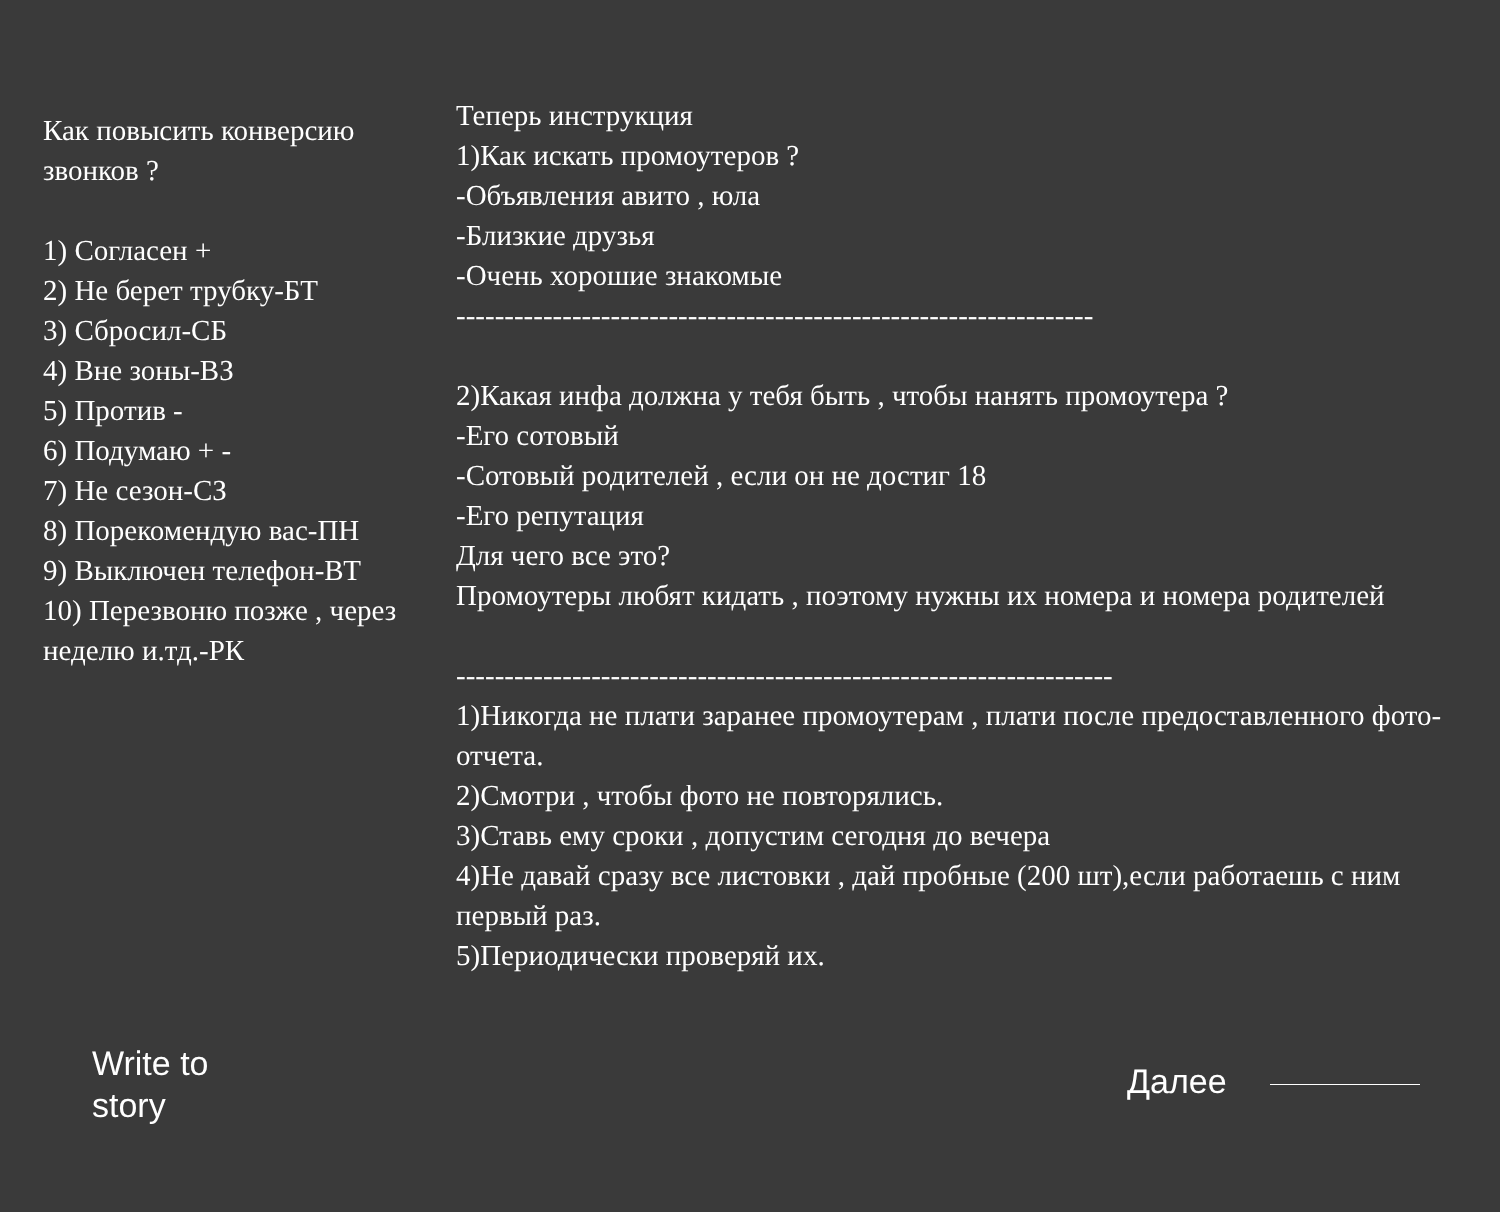Как повысить конверсию звонков ?
1) Согласен +
2) Не берет трубку-БТ
3) Сбросил-СБ
4) Вне зоны-ВЗ
5) Против -
6) Подумаю + -
7) Не сезон-СЗ
8) Порекомендую вас-ПН
9) Выключен телефон-ВТ
10) Перезвоню позже , через неделю и.тд.-РК
Теперь инструкция
1)Как искать промоутеров ?
-Объявления авито , юла
-Близкие друзья
-Очень хорошие знакомые
------------------------------------------------------------------
2)Какая инфа должна у тебя быть , чтобы нанять промоутера ?
-Его сотовый
-Сотовый родителей , если он не достиг 18
-Его репутация
Для чего все это?
Промоутеры любят кидать , поэтому нужны их номера и номера родителей
--------------------------------------------------------------------
1)Никогда не плати заранее промоутерам , плати после предоставленного фото-отчета.
2)Смотри , чтобы фото не повторялись.
3)Ставь ему сроки , допустим сегодня до вечера
4)Не давай сразу все листовки , дай пробные (200 шт),если работаешь с ним первый раз.
5)Периодически проверяй их.
Write to
story
Далее